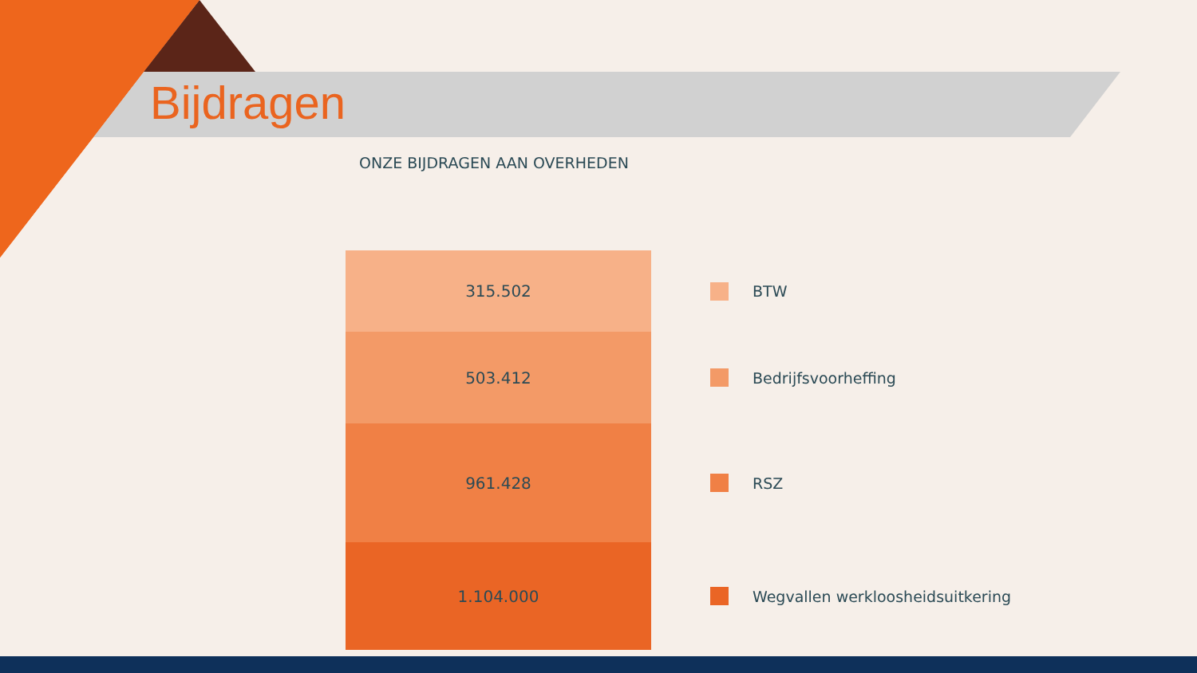Bijdragen
ONZE BIJDRAGEN AAN OVERHEDEN
315.502
503.412
961.428
1.104.000
BTW
Bedrijfsvoorheffing
RSZ
Wegvallen werkloosheidsuitkering